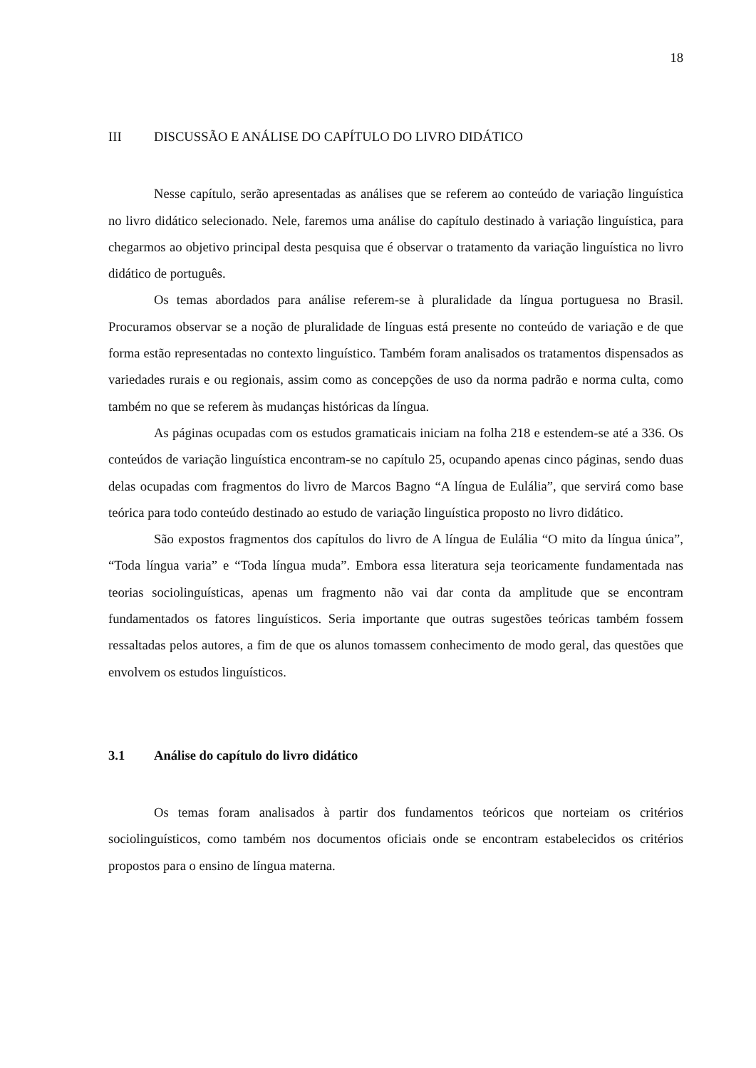18
III DISCUSSÃO E ANÁLISE DO CAPÍTULO DO LIVRO DIDÁTICO
Nesse capítulo, serão apresentadas as análises que se referem ao conteúdo de variação linguística no livro didático selecionado. Nele, faremos uma análise do capítulo destinado à variação linguística, para chegarmos ao objetivo principal desta pesquisa que é observar o tratamento da variação linguística no livro didático de português.
Os temas abordados para análise referem-se à pluralidade da língua portuguesa no Brasil. Procuramos observar se a noção de pluralidade de línguas está presente no conteúdo de variação e de que forma estão representadas no contexto linguístico. Também foram analisados os tratamentos dispensados as variedades rurais e ou regionais, assim como as concepções de uso da norma padrão e norma culta, como também no que se referem às mudanças históricas da língua.
As páginas ocupadas com os estudos gramaticais iniciam na folha 218 e estendem-se até a 336. Os conteúdos de variação linguística encontram-se no capítulo 25, ocupando apenas cinco páginas, sendo duas delas ocupadas com fragmentos do livro de Marcos Bagno “A língua de Eulália”, que servirá como base teórica para todo conteúdo destinado ao estudo de variação linguística proposto no livro didático.
São expostos fragmentos dos capítulos do livro de A língua de Eulália “O mito da língua única”, “Toda língua varia” e “Toda língua muda”. Embora essa literatura seja teoricamente fundamentada nas teorias sociolinguísticas, apenas um fragmento não vai dar conta da amplitude que se encontram fundamentados os fatores linguísticos. Seria importante que outras sugestões teóricas também fossem ressaltadas pelos autores, a fim de que os alunos tomassem conhecimento de modo geral, das questões que envolvem os estudos linguísticos.
3.1 Análise do capítulo do livro didático
Os temas foram analisados à partir dos fundamentos teóricos que norteiam os critérios sociolinguísticos, como também nos documentos oficiais onde se encontram estabelecidos os critérios propostos para o ensino de língua materna.